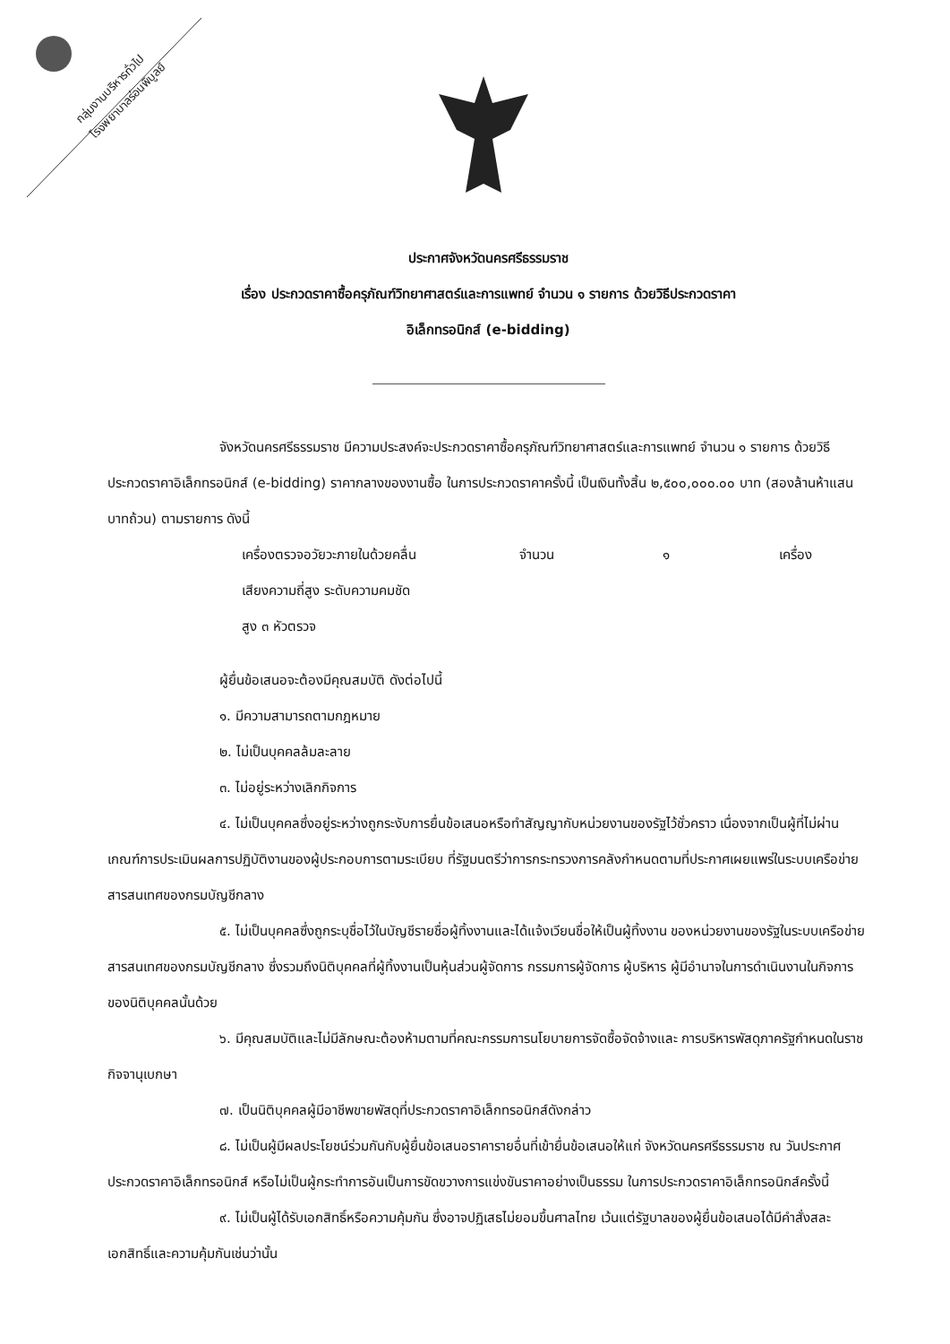กลุ่มงานบริหารทั่วไป
โรงพยาบาลร่อนพิบูลย์
ประกาศจังหวัดนครศรีธรรมราช
เรื่อง ประกวดราคาซื้อครุภัณฑ์วิทยาศาสตร์และการแพทย์ จำนวน ๑ รายการ ด้วยวิธีประกวดราคา
อิเล็กทรอนิกส์ (e-bidding)
จังหวัดนครศรีธรรมราช มีความประสงค์จะประกวดราคาซื้อครุภัณฑ์วิทยาศาสตร์และการแพทย์ จำนวน ๑ รายการ ด้วยวิธีประกวดราคาอิเล็กทรอนิกส์ (e-bidding) ราคากลางของงานซื้อ ในการประกวดราคาครั้งนี้ เป็นเงินทั้งสิ้น ๒,๕๐๐,๐๐๐.๐๐ บาท (สองล้านห้าแสนบาทถ้วน) ตามรายการ ดังนี้
เครื่องตรวจอวัยวะภายในด้วยคลื่น
เสียงความถี่สูง ระดับความคมชัด
สูง ๓ หัวตรวจ จำนวน ๑ เครื่อง
ผู้ยื่นข้อเสนอจะต้องมีคุณสมบัติ ดังต่อไปนี้
๑. มีความสามารถตามกฎหมาย
๒. ไม่เป็นบุคคลล้มละลาย
๓. ไม่อยู่ระหว่างเลิกกิจการ
๔. ไม่เป็นบุคคลซึ่งอยู่ระหว่างถูกระงับการยื่นข้อเสนอหรือทำสัญญากับหน่วยงานของรัฐไว้ชั่วคราว เนื่องจากเป็นผู้ที่ไม่ผ่านเกณฑ์การประเมินผลการปฏิบัติงานของผู้ประกอบการตามระเบียบ ที่รัฐมนตรีว่าการกระทรวงการคลังกำหนดตามที่ประกาศเผยแพร่ในระบบเครือข่ายสารสนเทศของกรมบัญชีกลาง
๕. ไม่เป็นบุคคลซึ่งถูกระบุชื่อไว้ในบัญชีรายชื่อผู้ทิ้งงานและได้แจ้งเวียนชื่อให้เป็นผู้ทิ้งงาน ของหน่วยงานของรัฐในระบบเครือข่ายสารสนเทศของกรมบัญชีกลาง ซึ่งรวมถึงนิติบุคคลที่ผู้ทิ้งงานเป็นหุ้นส่วนผู้จัดการ กรรมการผู้จัดการ ผู้บริหาร ผู้มีอำนาจในการดำเนินงานในกิจการของนิติบุคคลนั้นด้วย
๖. มีคุณสมบัติและไม่มีลักษณะต้องห้ามตามที่คณะกรรมการนโยบายการจัดซื้อจัดจ้างและ การบริหารพัสดุภาครัฐกำหนดในราชกิจจานุเบกษา
๗. เป็นนิติบุคคลผู้มีอาชีพขายพัสดุที่ประกวดราคาอิเล็กทรอนิกส์ดังกล่าว
๘. ไม่เป็นผู้มีผลประโยชน์ร่วมกันกับผู้ยื่นข้อเสนอราคารายอื่นที่เข้ายื่นข้อเสนอให้แก่ จังหวัดนครศรีธรรมราช ณ วันประกาศประกวดราคาอิเล็กทรอนิกส์ หรือไม่เป็นผู้กระทำการอันเป็นการขัดขวางการแข่งขันราคาอย่างเป็นธรรม ในการประกวดราคาอิเล็กทรอนิกส์ครั้งนี้
๙. ไม่เป็นผู้ได้รับเอกสิทธิ์หรือความคุ้มกัน ซึ่งอาจปฏิเสธไม่ยอมขึ้นศาลไทย เว้นแต่รัฐบาลของผู้ยื่นข้อเสนอได้มีคำสั่งสละเอกสิทธิ์และความคุ้มกันเช่นว่านั้น